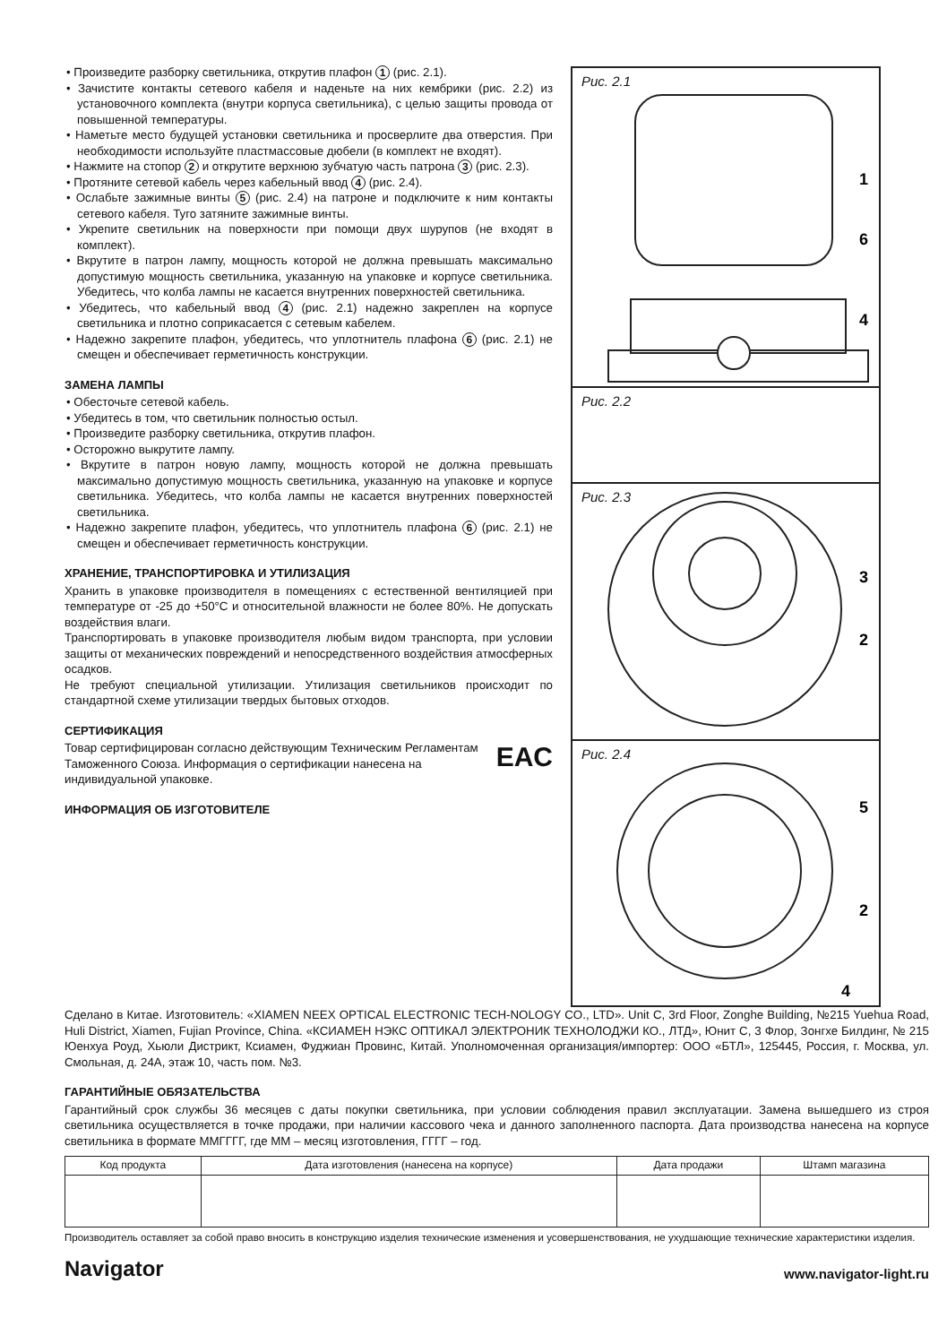• Произведите разборку светильника, открутив плафон 1 (рис. 2.1).
• Зачистите контакты сетевого кабеля и наденьте на них кембрики (рис. 2.2) из установочного комплекта (внутри корпуса светильника), с целью защиты провода от повышенной температуры.
• Наметьте место будущей установки светильника и просверлите два отверстия. При необходимости используйте пластмассовые дюбели (в комплект не входят).
• Нажмите на стопор 2 и открутите верхнюю зубчатую часть патрона 3 (рис. 2.3).
• Протяните сетевой кабель через кабельный ввод 4 (рис. 2.4).
• Ослабьте зажимные винты 5 (рис. 2.4) на патроне и подключите к ним контакты сетевого кабеля. Туго затяните зажимные винты.
• Укрепите светильник на поверхности при помощи двух шурупов (не входят в комплект).
• Вкрутите в патрон лампу, мощность которой не должна превышать максимально допустимую мощность светильника, указанную на упаковке и корпусе светильника. Убедитесь, что колба лампы не касается внутренних поверхностей светильника.
• Убедитесь, что кабельный ввод 4 (рис. 2.1) надежно закреплен на корпусе светильника и плотно соприкасается с сетевым кабелем.
• Надежно закрепите плафон, убедитесь, что уплотнитель плафона 6 (рис. 2.1) не смещен и обеспечивает герметичность конструкции.
ЗАМЕНА ЛАМПЫ
• Обесточьте сетевой кабель.
• Убедитесь в том, что светильник полностью остыл.
• Произведите разборку светильника, открутив плафон.
• Осторожно выкрутите лампу.
• Вкрутите в патрон новую лампу, мощность которой не должна превышать максимально допустимую мощность светильника, указанную на упаковке и корпусе светильника. Убедитесь, что колба лампы не касается внутренних поверхностей светильника.
• Надежно закрепите плафон, убедитесь, что уплотнитель плафона 6 (рис. 2.1) не смещен и обеспечивает герметичность конструкции.
ХРАНЕНИЕ, ТРАНСПОРТИРОВКА И УТИЛИЗАЦИЯ
Хранить в упаковке производителя в помещениях с естественной вентиляцией при температуре от -25 до +50°С и относительной влажности не более 80%. Не допускать воздействия влаги.
Транспортировать в упаковке производителя любым видом транспорта, при условии защиты от механических повреждений и непосредственного воздействия атмосферных осадков.
Не требуют специальной утилизации. Утилизация светильников происходит по стандартной схеме утилизации твердых бытовых отходов.
СЕРТИФИКАЦИЯ
Товар сертифицирован согласно действующим Техническим Регламентам Таможенного Союза. Информация о сертификации нанесена на индивидуальной упаковке.
EAC
ИНФОРМАЦИЯ ОБ ИЗГОТОВИТЕЛЕ
Рис. 2.1
1
6
4
Рис. 2.2
Рис. 2.3
3
2
Рис. 2.4
5
2
4
Сделано в Китае. Изготовитель: «XIAMEN NEEX OPTICAL ELECTRONIC TECH-NOLOGY CO., LTD». Unit C, 3rd Floor, Zonghe Building, №215 Yuehua Road, Huli District, Xiamen, Fujian Province, China. «КСИАМЕН НЭКС ОПТИКАЛ ЭЛЕКТРОНИК ТЕХНОЛОДЖИ КО., ЛТД», Юнит С, 3 Флор, Зонгхе Билдинг, № 215 Юенхуа Роуд, Хьюли Дистрикт, Ксиамен, Фуджиан Провинс, Китай. Уполномоченная организация/импортер: ООО «БТЛ», 125445, Россия, г. Москва, ул. Смольная, д. 24А, этаж 10, часть пом. №3.
ГАРАНТИЙНЫЕ ОБЯЗАТЕЛЬСТВА
Гарантийный срок службы 36 месяцев с даты покупки светильника, при условии соблюдения правил эксплуатации. Замена вышедшего из строя светильника осуществляется в точке продажи, при наличии кассового чека и данного заполненного паспорта. Дата производства нанесена на корпусе светильника в формате ММГГГГ, где ММ – месяц изготовления, ГГГГ – год.
| Код продукта | Дата изготовления (нанесена на корпусе) | Дата продажи | Штамп магазина |
| --- | --- | --- | --- |
Производитель оставляет за собой право вносить в конструкцию изделия технические изменения и усовершенствования, не ухудшающие технические характеристики изделия.
Navigator www.navigator-light.ru